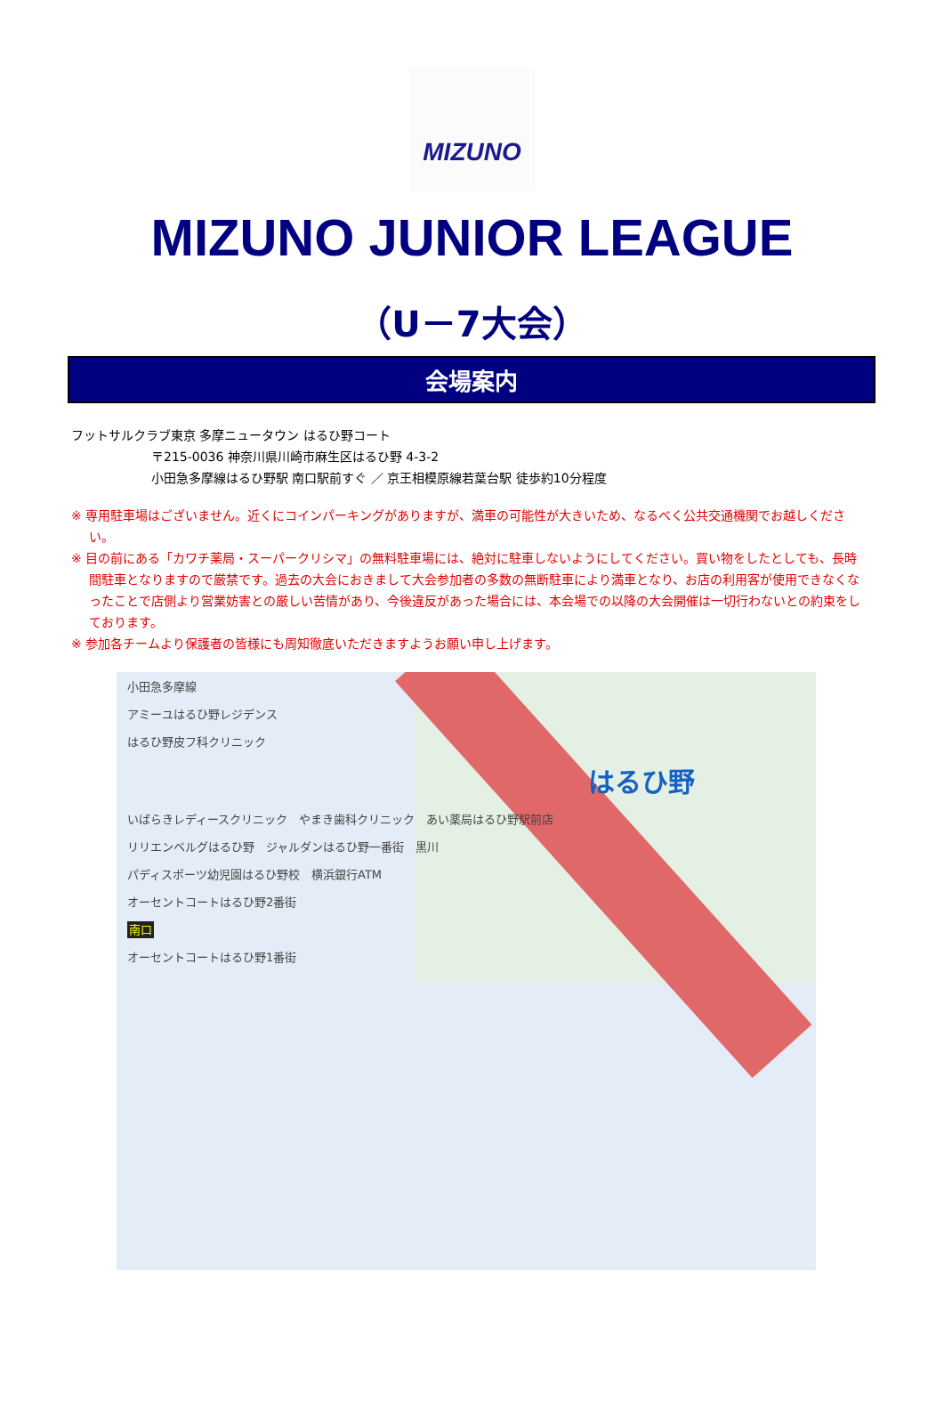MIZUNO
MIZUNO JUNIOR LEAGUE
（U－7大会）
会場案内
フットサルクラブ東京 多摩ニュータウン はるひ野コート
〒215-0036 神奈川県川崎市麻生区はるひ野 4-3-2
小田急多摩線はるひ野駅 南口駅前すぐ ／ 京王相模原線若葉台駅 徒歩約10分程度
※ 専用駐車場はございません。近くにコインパーキングがありますが、満車の可能性が大きいため、なるべく公共交通機関でお越しください。
※ 目の前にある「カワチ薬局・スーパークリシマ」の無料駐車場には、絶対に駐車しないようにしてください。買い物をしたとしても、長時間駐車となりますので厳禁です。過去の大会におきまして大会参加者の多数の無断駐車により満車となり、お店の利用客が使用できなくなったことで店側より営業妨害との厳しい苦情があり、今後違反があった場合には、本会場での以降の大会開催は一切行わないとの約束をしております。
※ 参加各チームより保護者の皆様にも周知徹底いただきますようお願い申し上げます。
小田急多摩線
アミーユはるひ野レジデンス
はるひ野皮フ科クリニック
はるひ野
いばらきレディースクリニック　やまき歯科クリニック　あい薬局はるひ野駅前店
リリエンベルグはるひ野　ジャルダンはるひ野一番街　黒川
パディスポーツ幼児園はるひ野校　横浜銀行ATM
オーセントコートはるひ野2番街
南口
オーセントコートはるひ野1番街